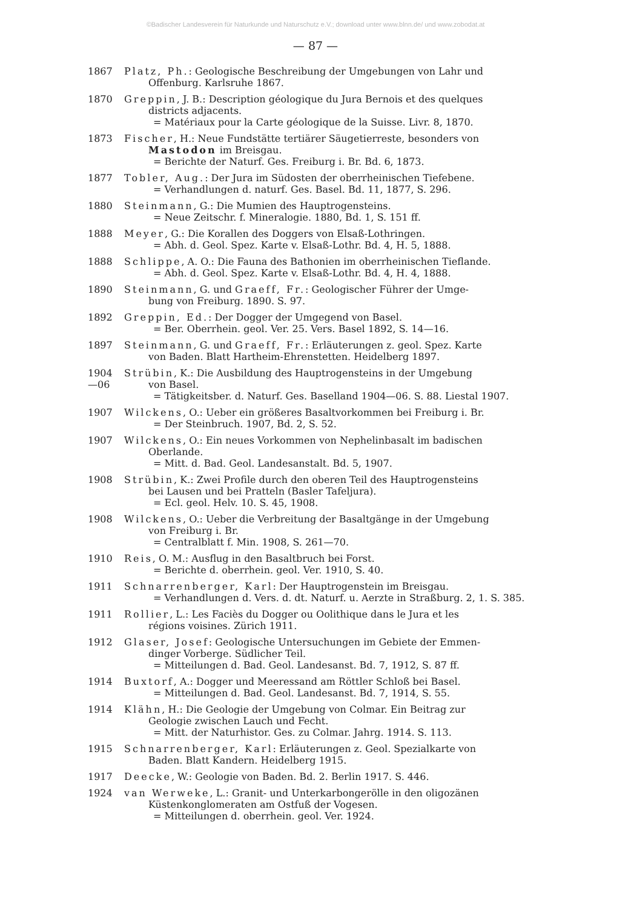©Badischer Landesverein für Naturkunde und Naturschutz e.V.; download unter www.blnn.de/ und www.zobodat.at
— 87 —
1867 Platz, Ph.: Geologische Beschreibung der Umgebungen von Lahr und
Offenburg. Karlsruhe 1867.
1870 Greppin, J. B.: Description géologique du Jura Bernois et des quelques
districts adjacents.
= Matériaux pour la Carte géologique de la Suisse. Livr. 8, 1870.
1873 Fischer, H.: Neue Fundstätte tertiärer Säugetierreste, besonders von
Mastodon im Breisgau.
= Berichte der Naturf. Ges. Freiburg i. Br. Bd. 6, 1873.
1877 Tobler, Aug.: Der Jura im Südosten der oberrheinischen Tiefebene.
= Verhandlungen d. naturf. Ges. Basel. Bd. 11, 1877, S. 296.
1880 Steinmann, G.: Die Mumien des Hauptrogensteins.
= Neue Zeitschr. f. Mineralogie. 1880, Bd. 1, S. 151 ff.
1888 Meyer, G.: Die Korallen des Doggers von Elsaß-Lothringen.
= Abh. d. Geol. Spez. Karte v. Elsaß-Lothr. Bd. 4, H. 5, 1888.
1888 Schlippe, A. O.: Die Fauna des Bathonien im oberrheinischen Tieflande.
= Abh. d. Geol. Spez. Karte v. Elsaß-Lothr. Bd. 4, H. 4, 1888.
1890 Steinmann, G. und Graeff, Fr.: Geologischer Führer der Umge-
bung von Freiburg. 1890. S. 97.
1892 Greppin, Ed.: Der Dogger der Umgegend von Basel.
= Ber. Oberrhein. geol. Ver. 25. Vers. Basel 1892, S. 14—16.
1897 Steinmann, G. und Graeff, Fr.: Erläuterungen z. geol. Spez. Karte
von Baden. Blatt Hartheim-Ehrenstetten. Heidelberg 1897.
1904
—06
Strübin, K.: Die Ausbildung des Hauptrogensteins in der Umgebung
von Basel.
= Tätigkeitsber. d. Naturf. Ges. Baselland 1904—06. S. 88. Liestal 1907.
1907 Wilckens, O.: Ueber ein größeres Basaltvorkommen bei Freiburg i. Br.
= Der Steinbruch. 1907, Bd. 2, S. 52.
1907 Wilckens, O.: Ein neues Vorkommen von Nephelinbasalt im badischen
Oberlande.
= Mitt. d. Bad. Geol. Landesanstalt. Bd. 5, 1907.
1908 Strübin, K.: Zwei Profile durch den oberen Teil des Hauptrogensteins
bei Lausen und bei Pratteln (Basler Tafeljura).
= Ecl. geol. Helv. 10. S. 45, 1908.
1908 Wilckens, O.: Ueber die Verbreitung der Basaltgänge in der Umgebung
von Freiburg i. Br.
= Centralblatt f. Min. 1908, S. 261—70.
1910 Reis, O. M.: Ausflug in den Basaltbruch bei Forst.
= Berichte d. oberrhein. geol. Ver. 1910, S. 40.
1911 Schnarrenberger, Karl: Der Hauptrogenstein im Breisgau.
= Verhandlungen d. Vers. d. dt. Naturf. u. Aerzte in Straßburg. 2, 1. S. 385.
1911 Rollier, L.: Les Faciès du Dogger ou Oolithique dans le Jura et les
régions voisines. Zürich 1911.
1912 Glaser, Josef: Geologische Untersuchungen im Gebiete der Emmen-
dinger Vorberge. Südlicher Teil.
= Mitteilungen d. Bad. Geol. Landesanst. Bd. 7, 1912, S. 87 ff.
1914 Buxtorf, A.: Dogger und Meeressand am Röttler Schloß bei Basel.
= Mitteilungen d. Bad. Geol. Landesanst. Bd. 7, 1914, S. 55.
1914 Klähn, H.: Die Geologie der Umgebung von Colmar. Ein Beitrag zur
Geologie zwischen Lauch und Fecht.
= Mitt. der Naturhistor. Ges. zu Colmar. Jahrg. 1914. S. 113.
1915 Schnarrenberger, Karl: Erläuterungen z. Geol. Spezialkarte von
Baden. Blatt Kandern. Heidelberg 1915.
1917 Deecke, W.: Geologie von Baden. Bd. 2. Berlin 1917. S. 446.
1924 van Werweke, L.: Granit- und Unterkarbongerölle in den oligozänen
Küstenkonglomeraten am Ostfuß der Vogesen.
= Mitteilungen d. oberrhein. geol. Ver. 1924.